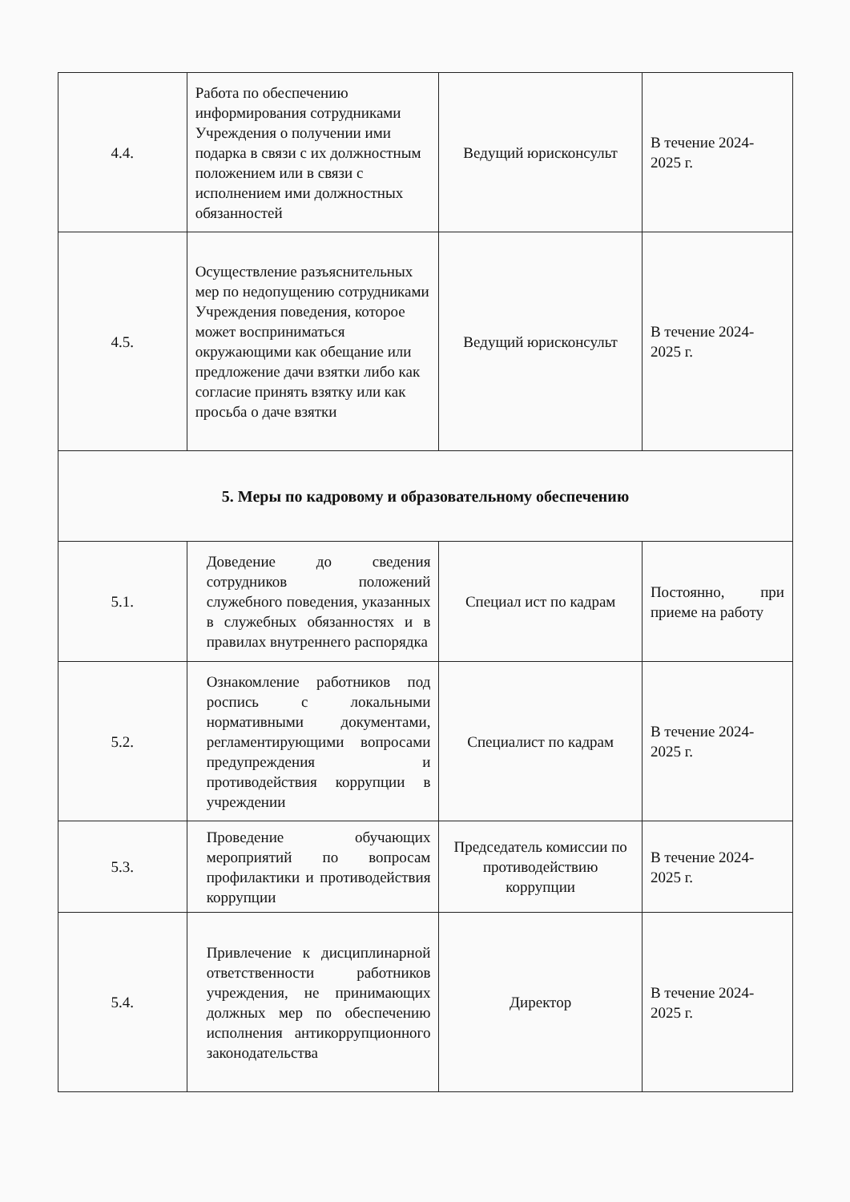| 4.4. | Работа по обеспечению информирования сотрудниками Учреждения о получении ими подарка в связи с их должностным положением или в связи с исполнением ими должностных обязанностей | Ведущий юрисконсульт | В течение 2024-2025 г. |
| 4.5. | Осуществление разъяснительных мер по недопущению сотрудниками Учреждения поведения, которое может восприниматься окружающими как обещание или предложение дачи взятки либо как согласие принять взятку или как просьба о даче взятки | Ведущий юрисконсульт | В течение 2024-2025 г. |
| 5. Меры по кадровому и образовательному обеспечению | | | |
| 5.1. | Доведение до сведения сотрудников положений служебного поведения, указанных в служебных обязанностях и в правилах внутреннего распорядка | Специал ист по кадрам | Постоянно, при приеме на работу |
| 5.2. | Ознакомление работников под роспись с локальными нормативными документами, регламентирующими вопросами предупреждения и противодействия коррупции в учреждении | Специалист по кадрам | В течение 2024-2025 г. |
| 5.3. | Проведение обучающих мероприятий по вопросам профилактики и противодействия коррупции | Председатель комиссии по противодействию коррупции | В течение 2024-2025 г. |
| 5.4. | Привлечение к дисциплинарной ответственности работников учреждения, не принимающих должных мер по обеспечению исполнения антикоррупционного законодательства | Директор | В течение 2024-2025 г. |